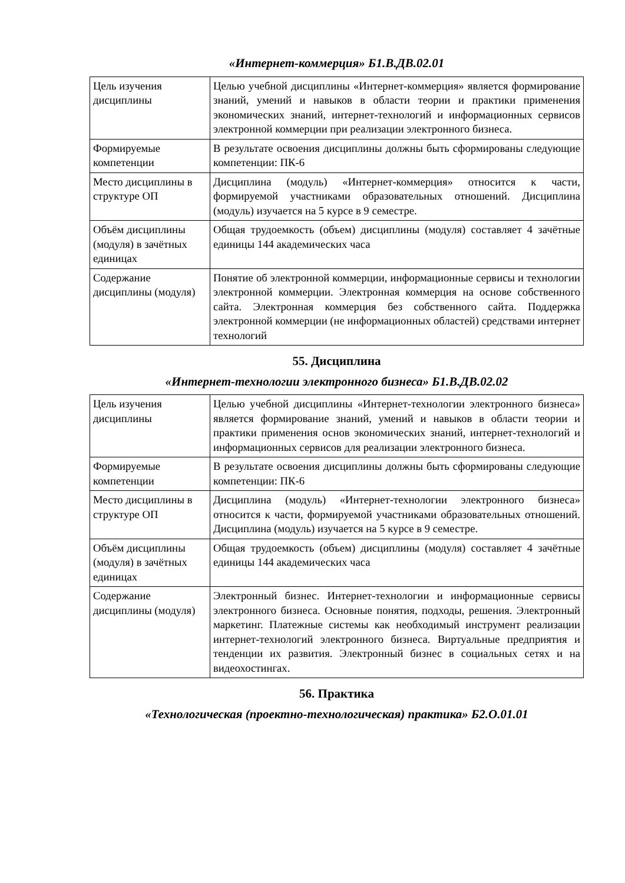«Интернет-коммерция» Б1.В.ДВ.02.01
| Цель изучения дисциплины | Целью учебной дисциплины «Интернет-коммерция» является формирование знаний, умений и навыков в области теории и практики применения экономических знаний, интернет-технологий и информационных сервисов электронной коммерции при реализации электронного бизнеса. |
| Формируемые компетенции | В результате освоения дисциплины должны быть сформированы следующие компетенции: ПК-6 |
| Место дисциплины в структуре ОП | Дисциплина (модуль) «Интернет-коммерция» относится к части, формируемой участниками образовательных отношений. Дисциплина (модуль) изучается на 5 курсе в 9 семестре. |
| Объём дисциплины (модуля) в зачётных единицах | Общая трудоемкость (объем) дисциплины (модуля) составляет 4 зачётные единицы 144 академических часа |
| Содержание дисциплины (модуля) | Понятие об электронной коммерции, информационные сервисы и технологии электронной коммерции. Электронная коммерция на основе собственного сайта. Электронная коммерция без собственного сайта. Поддержка электронной коммерции (не информационных областей) средствами интернет технологий |
55. Дисциплина
«Интернет-технологии электронного бизнеса» Б1.В.ДВ.02.02
| Цель изучения дисциплины | Целью учебной дисциплины «Интернет-технологии электронного бизнеса» является формирование знаний, умений и навыков в области теории и практики применения основ экономических знаний, интернет-технологий и информационных сервисов для реализации электронного бизнеса. |
| Формируемые компетенции | В результате освоения дисциплины должны быть сформированы следующие компетенции: ПК-6 |
| Место дисциплины в структуре ОП | Дисциплина (модуль) «Интернет-технологии электронного бизнеса» относится к части, формируемой участниками образовательных отношений. Дисциплина (модуль) изучается на 5 курсе в 9 семестре. |
| Объём дисциплины (модуля) в зачётных единицах | Общая трудоемкость (объем) дисциплины (модуля) составляет 4 зачётные единицы 144 академических часа |
| Содержание дисциплины (модуля) | Электронный бизнес. Интернет-технологии и информационные сервисы электронного бизнеса. Основные понятия, подходы, решения. Электронный маркетинг. Платежные системы как необходимый инструмент реализации интернет-технологий электронного бизнеса. Виртуальные предприятия и тенденции их развития. Электронный бизнес в социальных сетях и на видеохостингах. |
56. Практика
«Технологическая (проектно-технологическая) практика» Б2.О.01.01